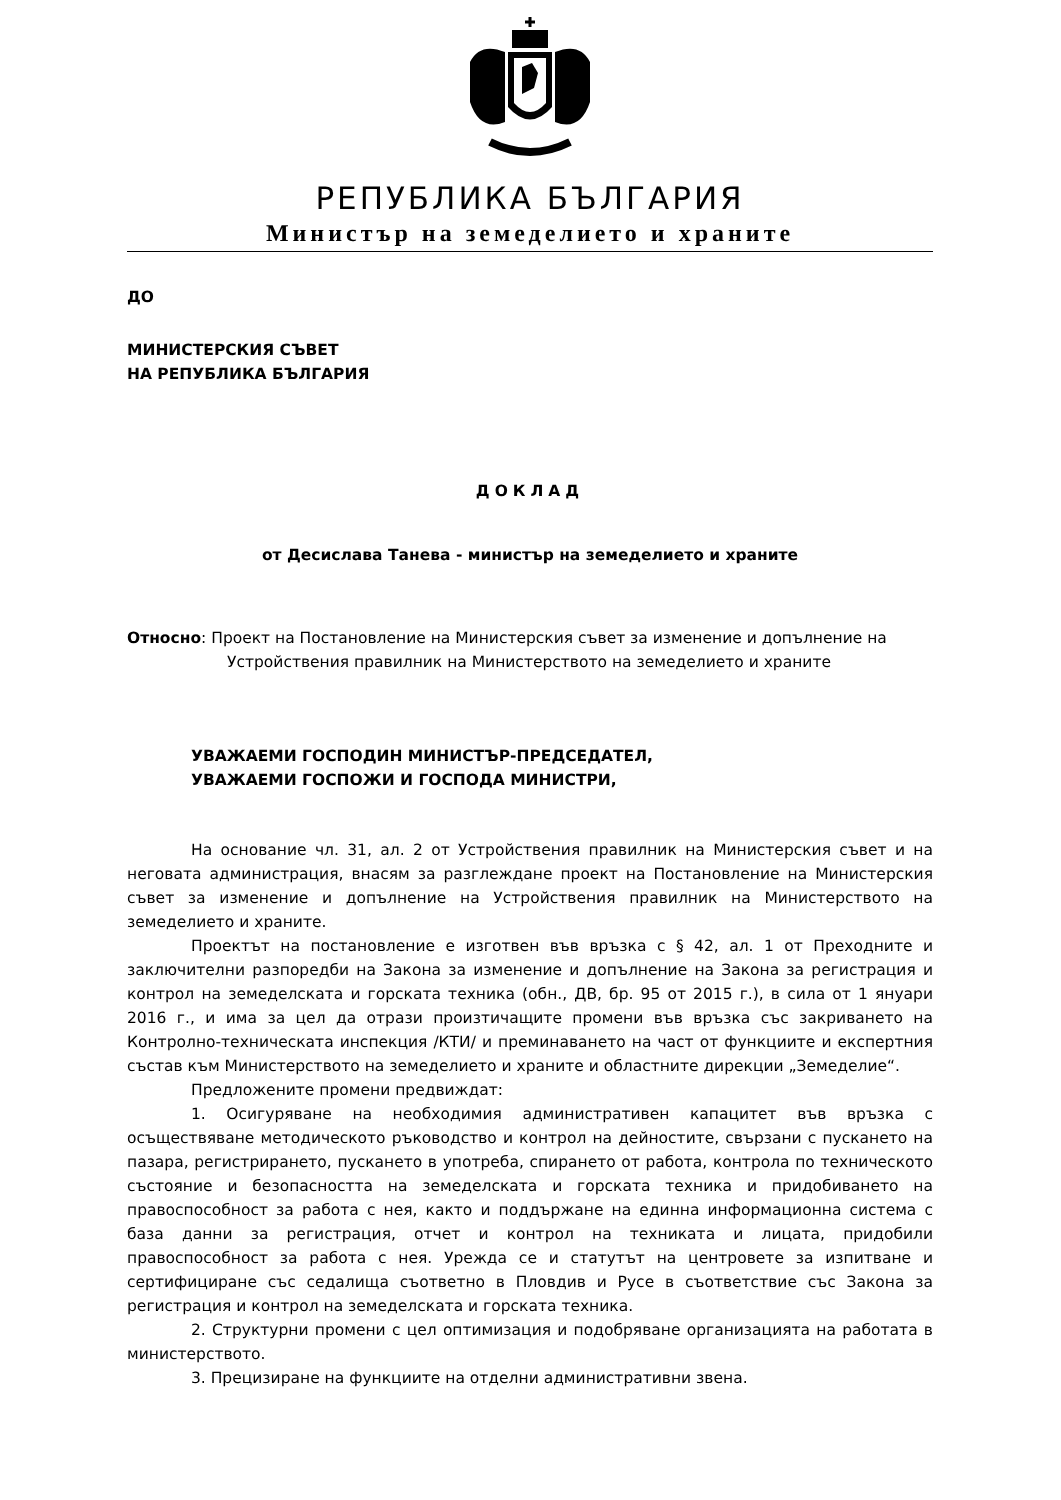РЕПУБЛИКА БЪЛГАРИЯ
Министър на земеделието и храните
ДО
МИНИСТЕРСКИЯ СЪВЕТ
НА РЕПУБЛИКА БЪЛГАРИЯ
ДОКЛАД
от Десислава Танева - министър на земеделието и храните
Относно: Проект на Постановление на Министерския съвет за изменение и допълнение на Устройствения правилник на Министерството на земеделието и храните
УВАЖАЕМИ ГОСПОДИН МИНИСТЪР-ПРЕДСЕДАТЕЛ,
УВАЖАЕМИ ГОСПОЖИ И ГОСПОДА МИНИСТРИ,
На основание чл. 31, ал. 2 от Устройствения правилник на Министерския съвет и на неговата администрация, внасям за разглеждане проект на Постановление на Министерския съвет за изменение и допълнение на Устройствения правилник на Министерството на земеделието и храните.
Проектът на постановление е изготвен във връзка с § 42, ал. 1 от Преходните и заключителни разпоредби на Закона за изменение и допълнение на Закона за регистрация и контрол на земеделската и горската техника (обн., ДВ, бр. 95 от 2015 г.), в сила от 1 януари 2016 г., и има за цел да отрази произтичащите промени във връзка със закриването на Контролно-техническата инспекция /КТИ/ и преминаването на част от функциите и експертния състав към Министерството на земеделието и храните и областните дирекции „Земеделие“.
Предложените промени предвиждат:
1. Осигуряване на необходимия административен капацитет във връзка с осъществяване методическото ръководство и контрол на дейностите, свързани с пускането на пазара, регистрирането, пускането в употреба, спирането от работа, контрола по техническото състояние и безопасността на земеделската и горската техника и придобиването на правоспособност за работа с нея, както и поддържане на единна информационна система с база данни за регистрация, отчет и контрол на техниката и лицата, придобили правоспособност за работа с нея. Урежда се и статутът на центровете за изпитване и сертифициране със седалища съответно в Пловдив и Русе в съответствие със Закона за регистрация и контрол на земеделската и горската техника.
2. Структурни промени с цел оптимизация и подобряване организацията на работата в министерството.
3. Прецизиране на функциите на отделни административни звена.